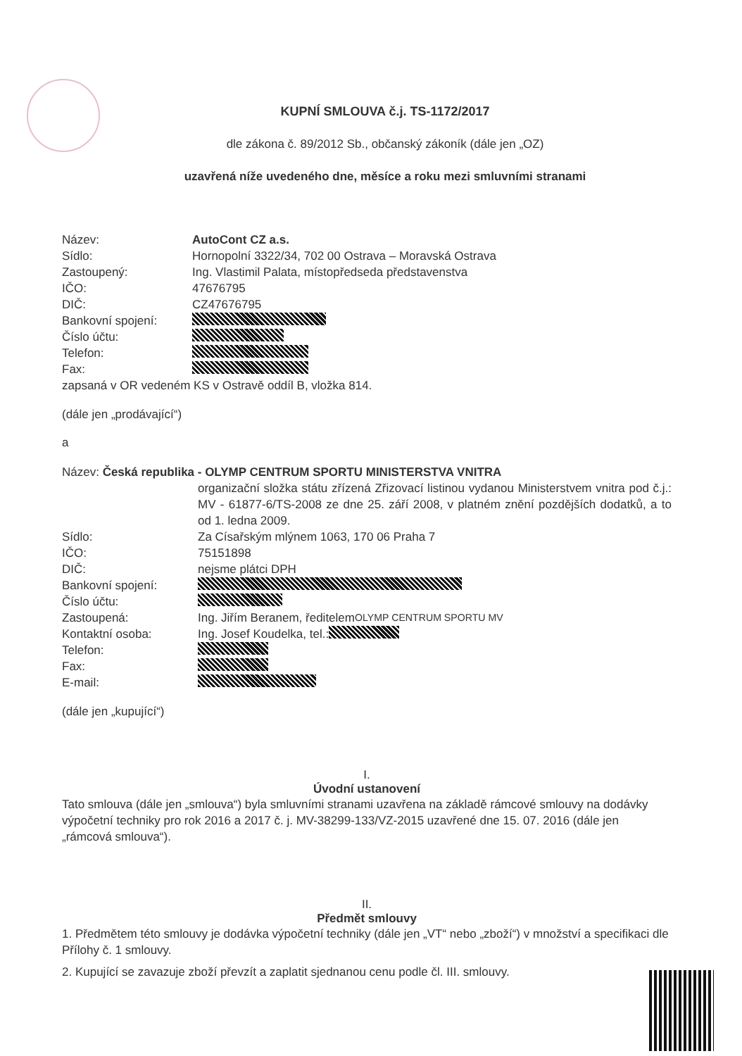KUPNÍ SMLOUVA č.j. TS-1172/2017
dle zákona č. 89/2012 Sb., občanský zákoník (dále jen „OZ)
uzavřená níže uvedeného dne, měsíce a roku mezi smluvními stranami
Název: AutoCont CZ a.s.
Sídlo: Hornopolní 3322/34, 702 00 Ostrava – Moravská Ostrava
Zastoupený: Ing. Vlastimil Palata, místopředseda představenstva
IČO: 47676795
DIČ: CZ47676795
Bankovní spojení:
Číslo účtu:
Telefon:
Fax:
zapsaná v OR vedeném KS v Ostravě oddíl B, vložka 814.
(dále jen „prodávající“)
a
Název: Česká republika - OLYMP CENTRUM SPORTU MINISTERSTVA VNITRA
organizační složka státu zřízená Zřizovací listinou vydanou Ministerstvem vnitra pod č.j.: MV - 61877-6/TS-2008 ze dne 25. září 2008, v platném znění pozdějších dodatků, a to od 1. ledna 2009.
Sídlo: Za Císařským mlýnem 1063, 170 06 Praha 7
IČO: 75151898
DIČ: nejsme plátci DPH
Bankovní spojení:
Číslo účtu:
Zastoupená: Ing. Jiřím Beranem, ředitelem OLYMP CENTRUM SPORTU MV
Kontaktní osoba: Ing. Josef Koudelka, tel.:
Telefon:
Fax:
E-mail:
(dále jen „kupující“)
I.
Úvodní ustanovení
Tato smlouva (dále jen „smlouva“) byla smluvními stranami uzavřena na základě rámcové smlouvy na dodávky výpočetní techniky pro rok 2016 a 2017 č. j. MV-38299-133/VZ-2015 uzavřené dne 15. 07. 2016 (dále jen „rámcová smlouva“).
II.
Předmět smlouvy
1. Předmětem této smlouvy je dodávka výpočetní techniky (dále jen „VT“ nebo „zboží“) v množství a specifikaci dle Přílohy č. 1 smlouvy.
2. Kupující se zavazuje zboží převzít a zaplatit sjednanou cenu podle čl. III. smlouvy.